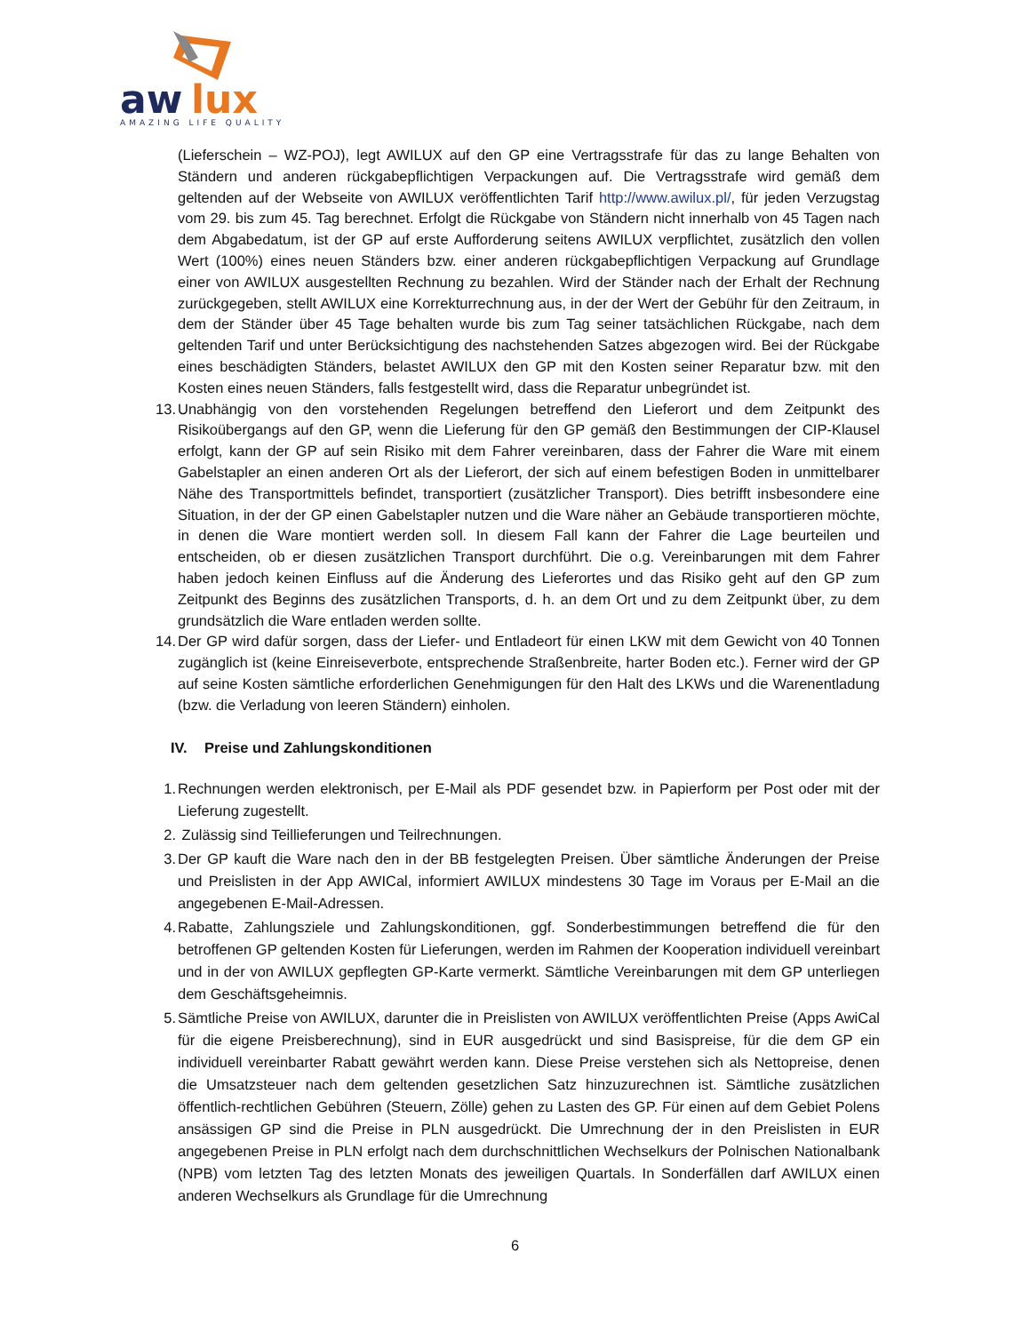aw
lux
AMAZING LIFE QUALITY
(Lieferschein – WZ-POJ), legt AWILUX auf den GP eine Vertragsstrafe für das zu lange Behalten von Ständern und anderen rückgabepflichtigen Verpackungen auf. Die Vertragsstrafe wird gemäß dem geltenden auf der Webseite von AWILUX veröffentlichten Tarif http://www.awilux.pl/, für jeden Verzugstag vom 29. bis zum 45. Tag berechnet. Erfolgt die Rückgabe von Ständern nicht innerhalb von 45 Tagen nach dem Abgabedatum, ist der GP auf erste Aufforderung seitens AWILUX verpflichtet, zusätzlich den vollen Wert (100%) eines neuen Ständers bzw. einer anderen rückgabepflichtigen Verpackung auf Grundlage einer von AWILUX ausgestellten Rechnung zu bezahlen. Wird der Ständer nach der Erhalt der Rechnung zurückgegeben, stellt AWILUX eine Korrekturrechnung aus, in der der Wert der Gebühr für den Zeitraum, in dem der Ständer über 45 Tage behalten wurde bis zum Tag seiner tatsächlichen Rückgabe, nach dem geltenden Tarif und unter Berücksichtigung des nachstehenden Satzes abgezogen wird. Bei der Rückgabe eines beschädigten Ständers, belastet AWILUX den GP mit den Kosten seiner Reparatur bzw. mit den Kosten eines neuen Ständers, falls festgestellt wird, dass die Reparatur unbegründet ist.
13. Unabhängig von den vorstehenden Regelungen betreffend den Lieferort und dem Zeitpunkt des Risikoübergangs auf den GP, wenn die Lieferung für den GP gemäß den Bestimmungen der CIP-Klausel erfolgt, kann der GP auf sein Risiko mit dem Fahrer vereinbaren, dass der Fahrer die Ware mit einem Gabelstapler an einen anderen Ort als der Lieferort, der sich auf einem befestigen Boden in unmittelbarer Nähe des Transportmittels befindet, transportiert (zusätzlicher Transport). Dies betrifft insbesondere eine Situation, in der der GP einen Gabelstapler nutzen und die Ware näher an Gebäude transportieren möchte, in denen die Ware montiert werden soll. In diesem Fall kann der Fahrer die Lage beurteilen und entscheiden, ob er diesen zusätzlichen Transport durchführt. Die o.g. Vereinbarungen mit dem Fahrer haben jedoch keinen Einfluss auf die Änderung des Lieferortes und das Risiko geht auf den GP zum Zeitpunkt des Beginns des zusätzlichen Transports, d. h. an dem Ort und zu dem Zeitpunkt über, zu dem grundsätzlich die Ware entladen werden sollte.
14. Der GP wird dafür sorgen, dass der Liefer- und Entladeort für einen LKW mit dem Gewicht von 40 Tonnen zugänglich ist (keine Einreiseverbote, entsprechende Straßenbreite, harter Boden etc.). Ferner wird der GP auf seine Kosten sämtliche erforderlichen Genehmigungen für den Halt des LKWs und die Warenentladung (bzw. die Verladung von leeren Ständern) einholen.
IV. Preise und Zahlungskonditionen
1. Rechnungen werden elektronisch, per E-Mail als PDF gesendet bzw. in Papierform per Post oder mit der Lieferung zugestellt.
2. Zulässig sind Teillieferungen und Teilrechnungen.
3. Der GP kauft die Ware nach den in der BB festgelegten Preisen. Über sämtliche Änderungen der Preise und Preislisten in der App AWICal, informiert AWILUX mindestens 30 Tage im Voraus per E-Mail an die angegebenen E-Mail-Adressen.
4. Rabatte, Zahlungsziele und Zahlungskonditionen, ggf. Sonderbestimmungen betreffend die für den betroffenen GP geltenden Kosten für Lieferungen, werden im Rahmen der Kooperation individuell vereinbart und in der von AWILUX gepflegten GP-Karte vermerkt. Sämtliche Vereinbarungen mit dem GP unterliegen dem Geschäftsgeheimnis.
5. Sämtliche Preise von AWILUX, darunter die in Preislisten von AWILUX veröffentlichten Preise (Apps AwiCal für die eigene Preisberechnung), sind in EUR ausgedrückt und sind Basispreise, für die dem GP ein individuell vereinbarter Rabatt gewährt werden kann. Diese Preise verstehen sich als Nettopreise, denen die Umsatzsteuer nach dem geltenden gesetzlichen Satz hinzuzurechnen ist. Sämtliche zusätzlichen öffentlich-rechtlichen Gebühren (Steuern, Zölle) gehen zu Lasten des GP. Für einen auf dem Gebiet Polens ansässigen GP sind die Preise in PLN ausgedrückt. Die Umrechnung der in den Preislisten in EUR angegebenen Preise in PLN erfolgt nach dem durchschnittlichen Wechselkurs der Polnischen Nationalbank (NPB) vom letzten Tag des letzten Monats des jeweiligen Quartals. In Sonderfällen darf AWILUX einen anderen Wechselkurs als Grundlage für die Umrechnung
6